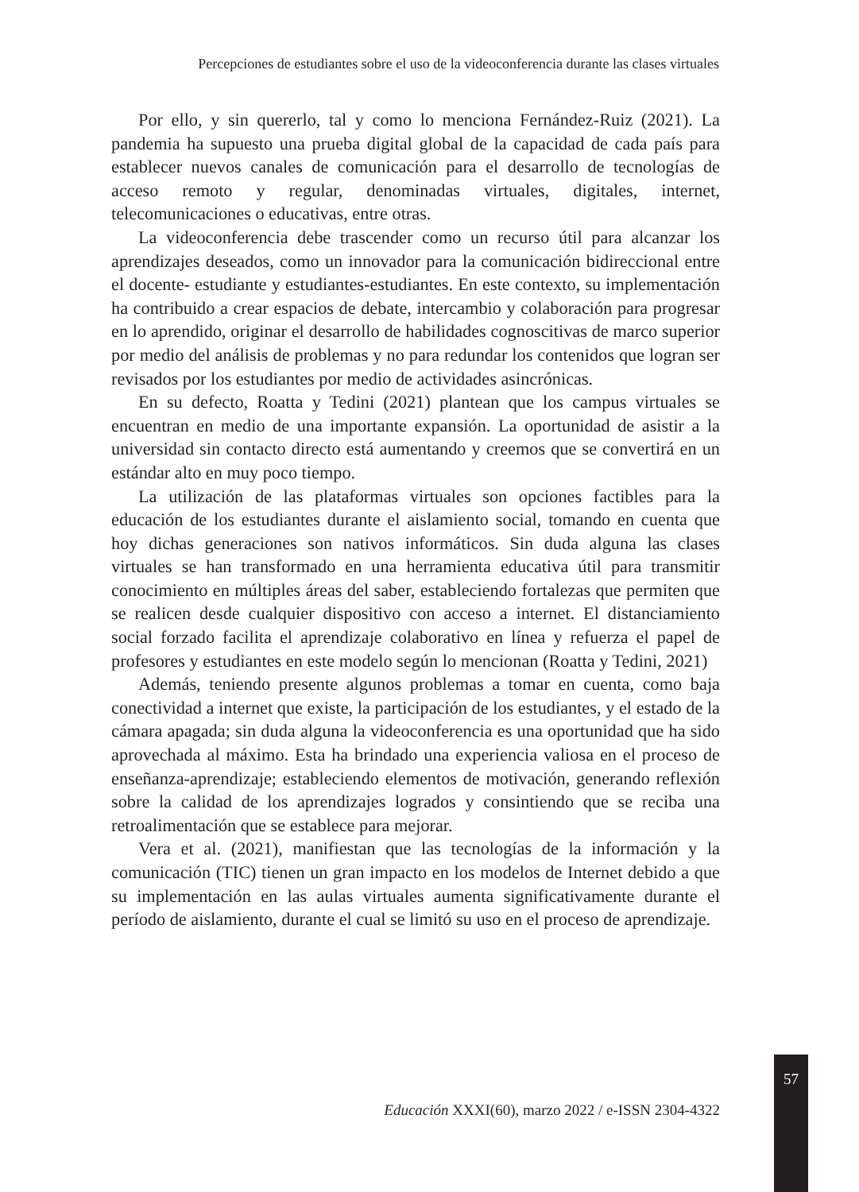Percepciones de estudiantes sobre el uso de la videoconferencia durante las clases virtuales
Por ello, y sin quererlo, tal y como lo menciona Fernández-Ruiz (2021). La pandemia ha supuesto una prueba digital global de la capacidad de cada país para establecer nuevos canales de comunicación para el desarrollo de tecnologías de acceso remoto y regular, denominadas virtuales, digitales, internet, telecomunicaciones o educativas, entre otras.
La videoconferencia debe trascender como un recurso útil para alcanzar los aprendizajes deseados, como un innovador para la comunicación bidireccional entre el docente- estudiante y estudiantes-estudiantes. En este contexto, su implementación ha contribuido a crear espacios de debate, intercambio y colaboración para progresar en lo aprendido, originar el desarrollo de habilidades cognoscitivas de marco superior por medio del análisis de problemas y no para redundar los contenidos que logran ser revisados por los estudiantes por medio de actividades asincrónicas.
En su defecto, Roatta y Tedini (2021) plantean que los campus virtuales se encuentran en medio de una importante expansión. La oportunidad de asistir a la universidad sin contacto directo está aumentando y creemos que se convertirá en un estándar alto en muy poco tiempo.
La utilización de las plataformas virtuales son opciones factibles para la educación de los estudiantes durante el aislamiento social, tomando en cuenta que hoy dichas generaciones son nativos informáticos. Sin duda alguna las clases virtuales se han transformado en una herramienta educativa útil para transmitir conocimiento en múltiples áreas del saber, estableciendo fortalezas que permiten que se realicen desde cualquier dispositivo con acceso a internet. El distanciamiento social forzado facilita el aprendizaje colaborativo en línea y refuerza el papel de profesores y estudiantes en este modelo según lo mencionan (Roatta y Tedini, 2021)
Además, teniendo presente algunos problemas a tomar en cuenta, como baja conectividad a internet que existe, la participación de los estudiantes, y el estado de la cámara apagada; sin duda alguna la videoconferencia es una oportunidad que ha sido aprovechada al máximo. Esta ha brindado una experiencia valiosa en el proceso de enseñanza-aprendizaje; estableciendo elementos de motivación, generando reflexión sobre la calidad de los aprendizajes logrados y consintiendo que se reciba una retroalimentación que se establece para mejorar.
Vera et al. (2021), manifiestan que las tecnologías de la información y la comunicación (TIC) tienen un gran impacto en los modelos de Internet debido a que su implementación en las aulas virtuales aumenta significativamente durante el período de aislamiento, durante el cual se limitó su uso en el proceso de aprendizaje.
57
Educación XXXI(60), marzo 2022 / e-ISSN 2304-4322